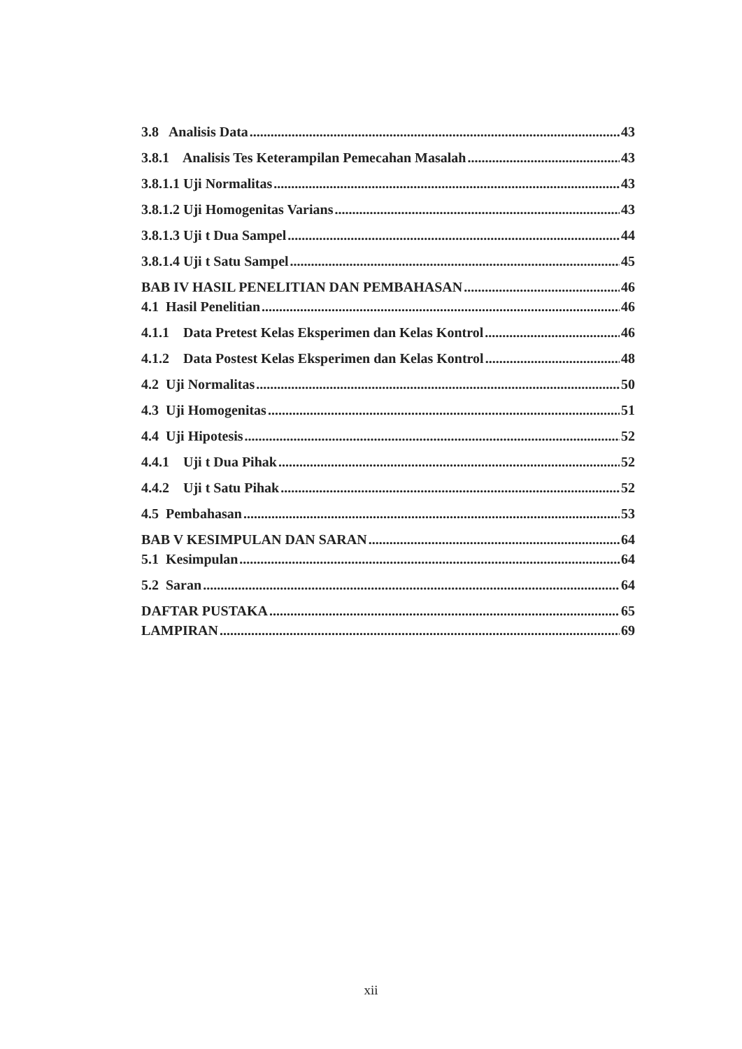3.8 Analisis Data 43
3.8.1 Analisis Tes Keterampilan Pemecahan Masalah 43
3.8.1.1 Uji Normalitas 43
3.8.1.2 Uji Homogenitas Varians 43
3.8.1.3 Uji t Dua Sampel 44
3.8.1.4 Uji t Satu Sampel 45
BAB IV HASIL PENELITIAN DAN PEMBAHASAN 46
4.1 Hasil Penelitian 46
4.1.1 Data Pretest Kelas Eksperimen dan Kelas Kontrol 46
4.1.2 Data Postest Kelas Eksperimen dan Kelas Kontrol 48
4.2 Uji Normalitas 50
4.3 Uji Homogenitas 51
4.4 Uji Hipotesis 52
4.4.1 Uji t Dua Pihak 52
4.4.2 Uji t Satu Pihak 52
4.5 Pembahasan 53
BAB V KESIMPULAN DAN SARAN 64
5.1 Kesimpulan 64
5.2 Saran 64
DAFTAR PUSTAKA 65
LAMPIRAN 69
xii